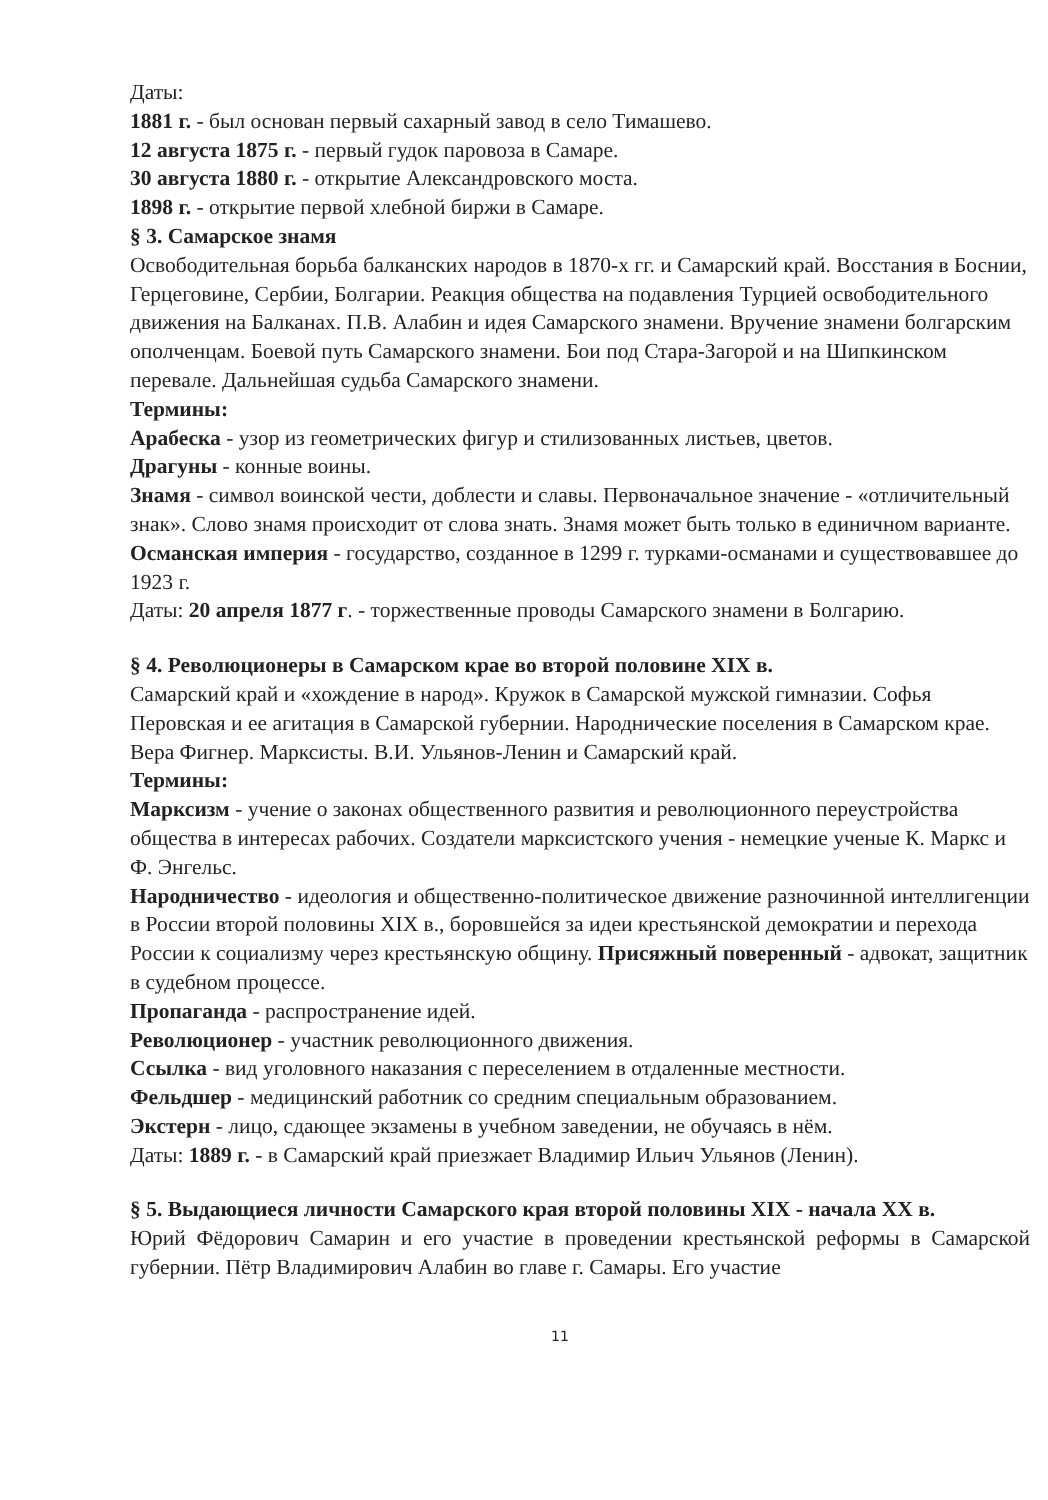Даты:
1881 г. - был основан первый сахарный завод в село Тимашево.
12 августа 1875 г. - первый гудок паровоза в Самаре.
30 августа 1880 г. - открытие Александровского моста.
1898 г. - открытие первой хлебной биржи в Самаре.
§ 3. Самарское знамя
Освободительная борьба балканских народов в 1870-х гг. и Самарский край. Восстания в Боснии, Герцеговине, Сербии, Болгарии. Реакция общества на подавления Турцией освободительного движения на Балканах. П.В. Алабин и идея Самарского знамени. Вручение знамени болгарским ополченцам. Боевой путь Самарского знамени. Бои под Стара-Загорой и на Шипкинском перевале. Дальнейшая судьба Самарского знамени.
Термины:
Арабеска - узор из геометрических фигур и стилизованных листьев, цветов.
Драгуны - конные воины.
Знамя - символ воинской чести, доблести и славы. Первоначальное значение - «отличительный знак». Слово знамя происходит от слова знать. Знамя может быть только в единичном варианте.
Османская империя - государство, созданное в 1299 г. турками-османами и существовавшее до 1923 г.
Даты: 20 апреля 1877 г. - торжественные проводы Самарского знамени в Болгарию.
§ 4. Революционеры в Самарском крае во второй половине XIX в.
Самарский край и «хождение в народ». Кружок в Самарской мужской гимназии. Софья Перовская и ее агитация в Самарской губернии. Народнические поселения в Самарском крае. Вера Фигнер. Марксисты. В.И. Ульянов-Ленин и Самарский край.
Термины:
Марксизм - учение о законах общественного развития и революционного переустройства общества в интересах рабочих. Создатели марксистского учения - немецкие ученые К. Маркс и Ф. Энгельс.
Народничество - идеология и общественно-политическое движение разночинной интеллигенции в России второй половины XIX в., боровшейся за идеи крестьянской демократии и перехода России к социализму через крестьянскую общину. Присяжный поверенный - адвокат, защитник в судебном процессе.
Пропаганда - распространение идей.
Революционер - участник революционного движения.
Ссылка - вид уголовного наказания с переселением в отдаленные местности.
Фельдшер - медицинский работник со средним специальным образованием.
Экстерн - лицо, сдающее экзамены в учебном заведении, не обучаясь в нём.
Даты: 1889 г. - в Самарский край приезжает Владимир Ильич Ульянов (Ленин).
§ 5. Выдающиеся личности Самарского края второй половины XIX - начала XX в.
Юрий Фёдорович Самарин и его участие в проведении крестьянской реформы в Самарской губернии. Пётр Владимирович Алабин во главе г. Самары. Его участие
11